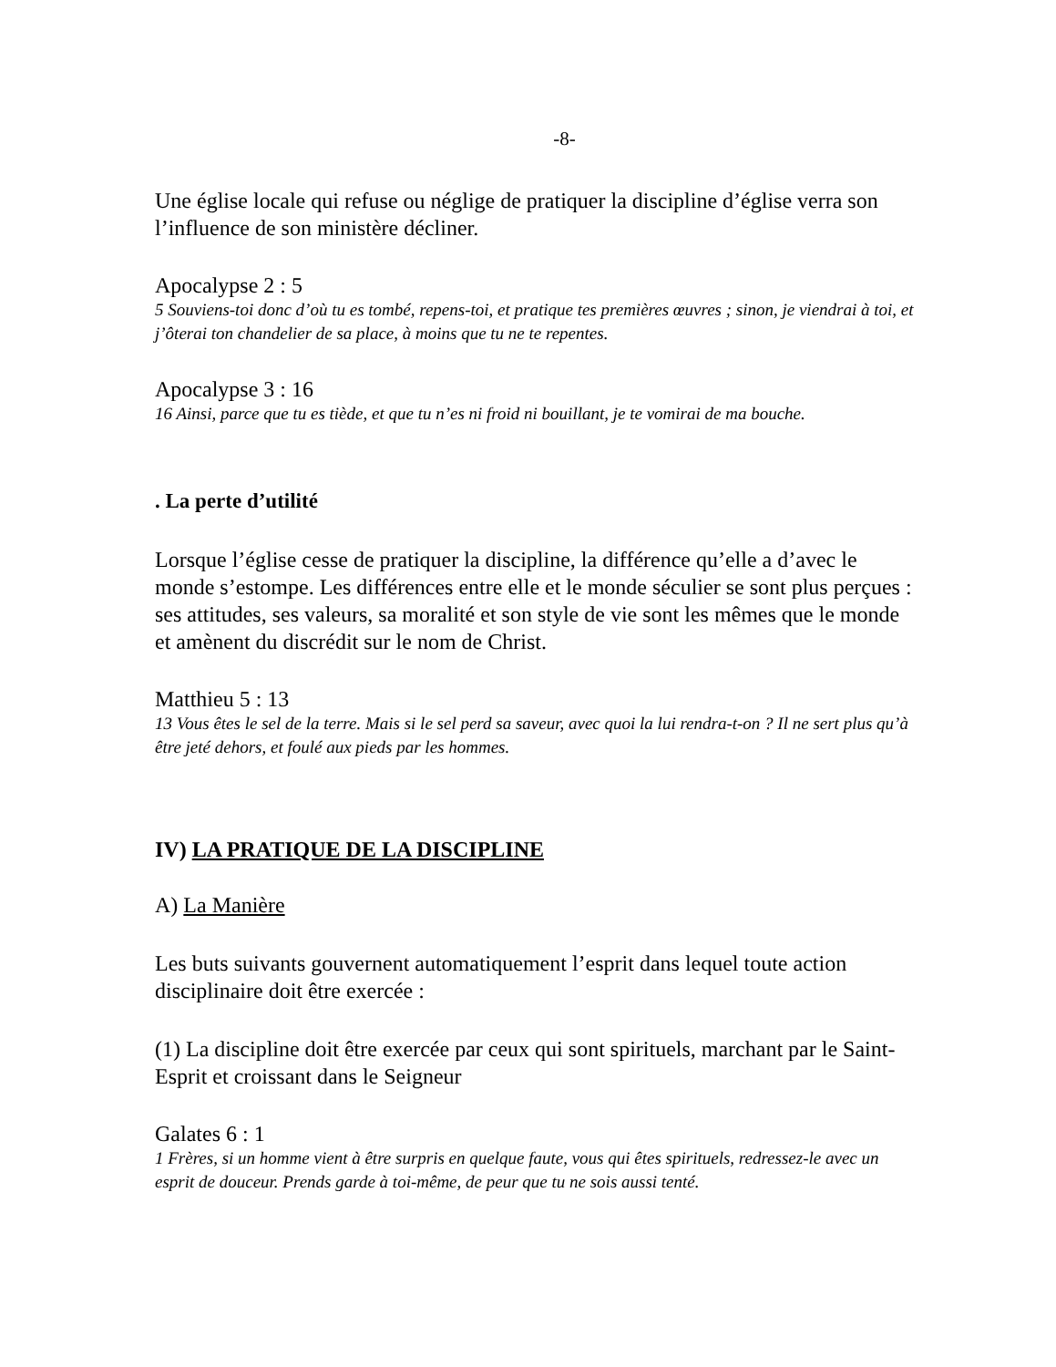-8-
Une église locale qui refuse ou néglige de pratiquer la discipline d’église verra son l’influence de son ministère décliner.
Apocalypse 2 : 5
5 Souviens-toi donc d’où tu es tombé, repens-toi, et pratique tes premières œuvres ; sinon, je viendrai à toi, et j’ôterai ton chandelier de sa place, à moins que tu ne te repentes.
Apocalypse 3 : 16
16 Ainsi, parce que tu es tiède, et que tu n’es ni froid ni bouillant, je te vomirai de ma bouche.
. La perte d’utilité
Lorsque l’église cesse de pratiquer la discipline, la différence qu’elle a d’avec le monde s’estompe. Les différences entre elle et le monde séculier se sont plus perçues : ses attitudes, ses valeurs, sa moralité et son style de vie sont les mêmes que le monde et amènent du discrédit sur le nom de Christ.
Matthieu 5 : 13
13 Vous êtes le sel de la terre. Mais si le sel perd sa saveur, avec quoi la lui rendra-t-on ? Il ne sert plus qu’à être jeté dehors, et foulé aux pieds par les hommes.
IV) LA PRATIQUE DE LA DISCIPLINE
A) La Manière
Les buts suivants gouvernent automatiquement l’esprit dans lequel toute action disciplinaire doit être exercée :
(1) La discipline doit être exercée par ceux qui sont spirituels, marchant par le Saint-Esprit et croissant dans le Seigneur
Galates 6 : 1
1 Frères, si un homme vient à être surpris en quelque faute, vous qui êtes spirituels, redressez-le avec un esprit de douceur. Prends garde à toi-même, de peur que tu ne sois aussi tenté.